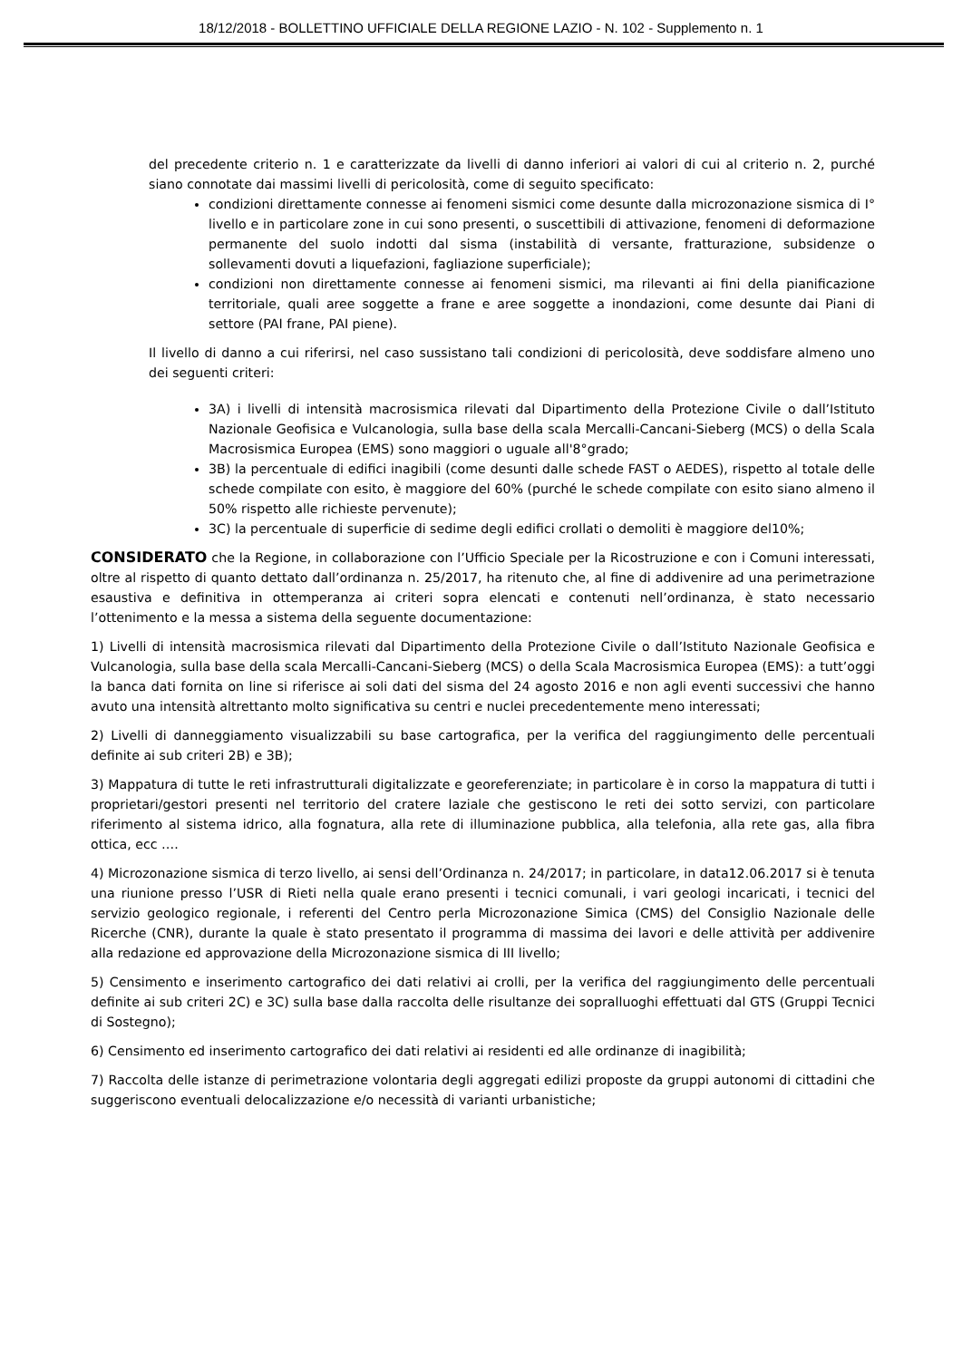18/12/2018 - BOLLETTINO UFFICIALE DELLA REGIONE LAZIO - N. 102 - Supplemento n. 1
del precedente criterio n. 1 e caratterizzate da livelli di danno inferiori ai valori di cui al criterio n. 2, purché siano connotate dai massimi livelli di pericolosità, come di seguito specificato:
condizioni direttamente connesse ai fenomeni sismici come desunte dalla microzonazione sismica di I° livello e in particolare zone in cui sono presenti, o suscettibili di attivazione, fenomeni di deformazione permanente del suolo indotti dal sisma (instabilità di versante, fratturazione, subsidenze o sollevamenti dovuti a liquefazioni, fagliazione superficiale);
condizioni non direttamente connesse ai fenomeni sismici, ma rilevanti ai fini della pianificazione territoriale, quali aree soggette a frane e aree soggette a inondazioni, come desunte dai Piani di settore (PAI frane, PAI piene).
Il livello di danno a cui riferirsi, nel caso sussistano tali condizioni di pericolosità, deve soddisfare almeno uno dei seguenti criteri:
3A) i livelli di intensità macrosismica rilevati dal Dipartimento della Protezione Civile o dall’Istituto Nazionale Geofisica e Vulcanologia, sulla base della scala Mercalli-Cancani-Sieberg (MCS) o della Scala Macrosismica Europea (EMS) sono maggiori o uguale all'8°grado;
3B) la percentuale di edifici inagibili (come desunti dalle schede FAST o AEDES), rispetto al totale delle schede compilate con esito, è maggiore del 60% (purché le schede compilate con esito siano almeno il 50% rispetto alle richieste pervenute);
3C) la percentuale di superficie di sedime degli edifici crollati o demoliti è maggiore del10%;
CONSIDERATO che la Regione, in collaborazione con l’Ufficio Speciale per la Ricostruzione e con i Comuni interessati, oltre al rispetto di quanto dettato dall’ordinanza n. 25/2017, ha ritenuto che, al fine di addivenire ad una perimetrazione esaustiva e definitiva in ottemperanza ai criteri sopra elencati e contenuti nell’ordinanza, è stato necessario l’ottenimento e la messa a sistema della seguente documentazione:
1) Livelli di intensità macrosismica rilevati dal Dipartimento della Protezione Civile o dall’Istituto Nazionale Geofisica e Vulcanologia, sulla base della scala Mercalli-Cancani-Sieberg (MCS) o della Scala Macrosismica Europea (EMS): a tutt’oggi la banca dati fornita on line si riferisce ai soli dati del sisma del 24 agosto 2016 e non agli eventi successivi che hanno avuto una intensità altrettanto molto significativa su centri e nuclei precedentemente meno interessati;
2) Livelli di danneggiamento visualizzabili su base cartografica, per la verifica del raggiungimento delle percentuali definite ai sub criteri 2B) e 3B);
3) Mappatura di tutte le reti infrastrutturali digitalizzate e georeferenziate; in particolare è in corso la mappatura di tutti i proprietari/gestori presenti nel territorio del cratere laziale che gestiscono le reti dei sotto servizi, con particolare riferimento al sistema idrico, alla fognatura, alla rete di illuminazione pubblica, alla telefonia, alla rete gas, alla fibra ottica, ecc ….
4) Microzonazione sismica di terzo livello, ai sensi dell’Ordinanza n. 24/2017; in particolare, in data12.06.2017 si è tenuta una riunione presso l’USR di Rieti nella quale erano presenti i tecnici comunali, i vari geologi incaricati, i tecnici del servizio geologico regionale, i referenti del Centro perla Microzonazione Simica (CMS) del Consiglio Nazionale delle Ricerche (CNR), durante la quale è stato presentato il programma di massima dei lavori e delle attività per addivenire alla redazione ed approvazione della Microzonazione sismica di III livello;
5) Censimento e inserimento cartografico dei dati relativi ai crolli, per la verifica del raggiungimento delle percentuali definite ai sub criteri 2C) e 3C) sulla base dalla raccolta delle risultanze dei sopralluoghi effettuati dal GTS (Gruppi Tecnici di Sostegno);
6) Censimento ed inserimento cartografico dei dati relativi ai residenti ed alle ordinanze di inagibilità;
7) Raccolta delle istanze di perimetrazione volontaria degli aggregati edilizi proposte da gruppi autonomi di cittadini che suggeriscono eventuali delocalizzazione e/o necessità di varianti urbanistiche;